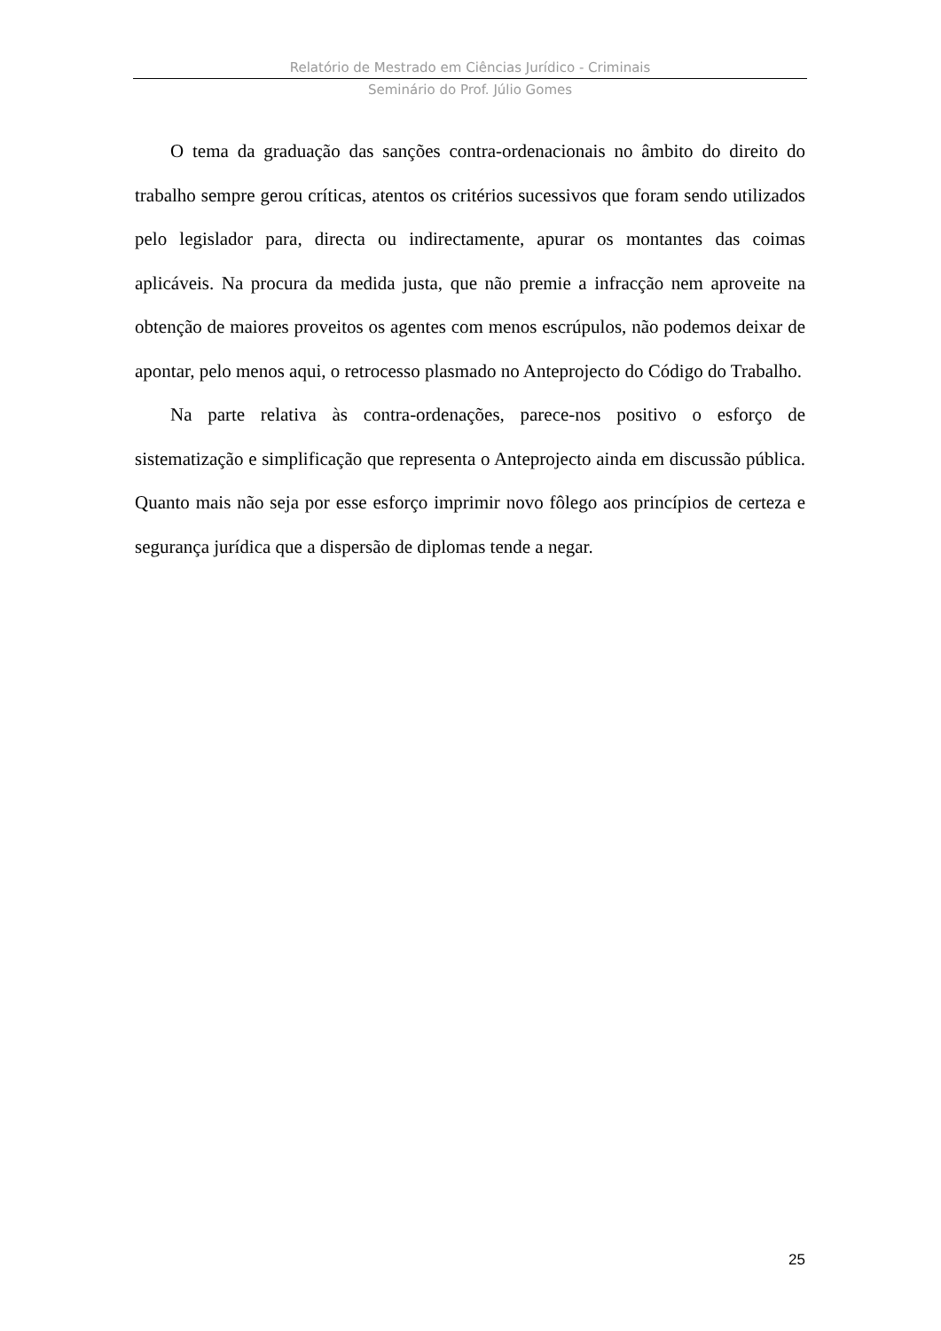Relatório de Mestrado em Ciências Jurídico - Criminais
Seminário do Prof. Júlio Gomes
O tema da graduação das sanções contra-ordenacionais no âmbito do direito do trabalho sempre gerou críticas, atentos os critérios sucessivos que foram sendo utilizados pelo legislador para, directa ou indirectamente, apurar os montantes das coimas aplicáveis. Na procura da medida justa, que não premie a infracção nem aproveite na obtenção de maiores proveitos os agentes com menos escrúpulos, não podemos deixar de apontar, pelo menos aqui, o retrocesso plasmado no Anteprojecto do Código do Trabalho.
Na parte relativa às contra-ordenações, parece-nos positivo o esforço de sistematização e simplificação que representa o Anteprojecto ainda em discussão pública. Quanto mais não seja por esse esforço imprimir novo fôlego aos princípios de certeza e segurança jurídica que a dispersão de diplomas tende a negar.
25